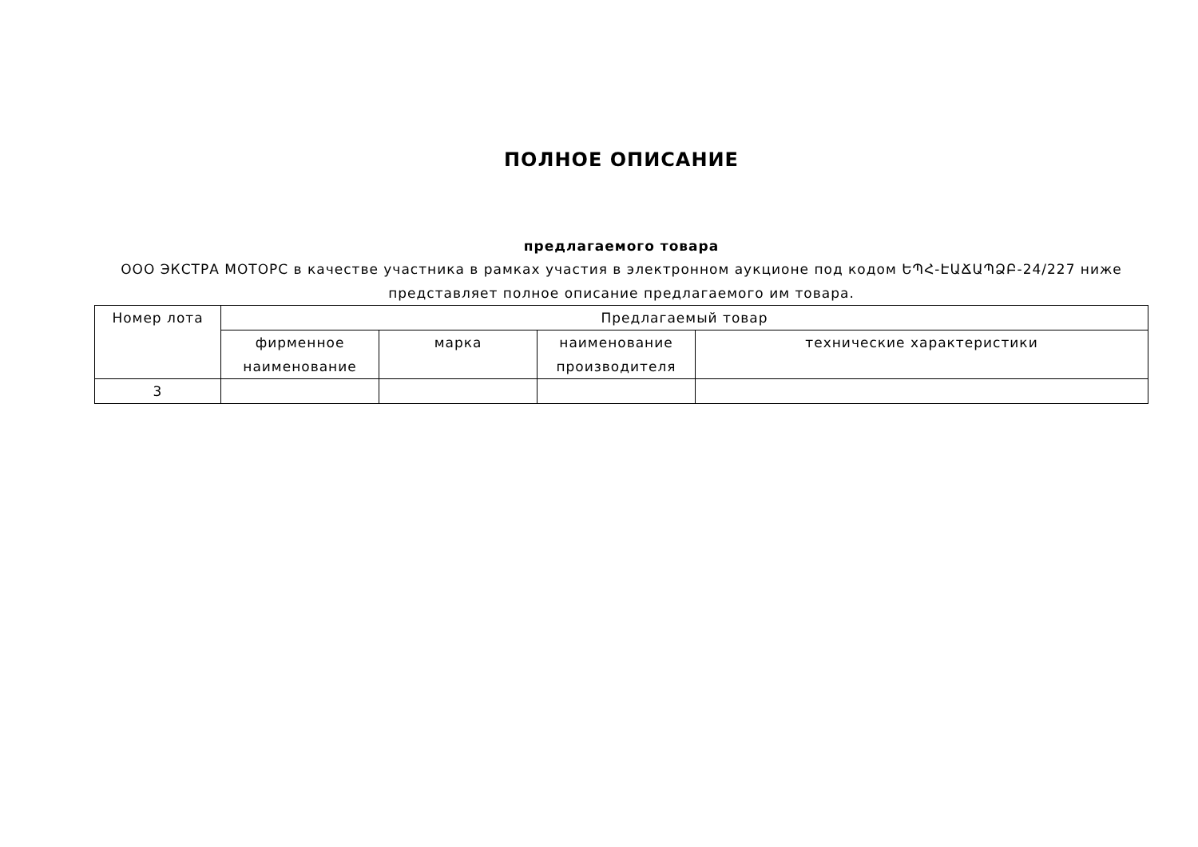ПОЛНОЕ ОПИСАНИЕ
предлагаемого товара
ООО ЭКСТРА МОТОРС в качестве участника в рамках участия в электронном аукционе под кодом ԵՊՀ-ԷԱՃԱՊՁԲ-24/227 ниже представляет полное описание предлагаемого им товара.
| Номер лота | Предлагаемый товар | | | |
| --- | --- | --- | --- | --- |
| | фирменное наименование | марка | наименование производителя | технические характеристики |
| 3 | | | | |